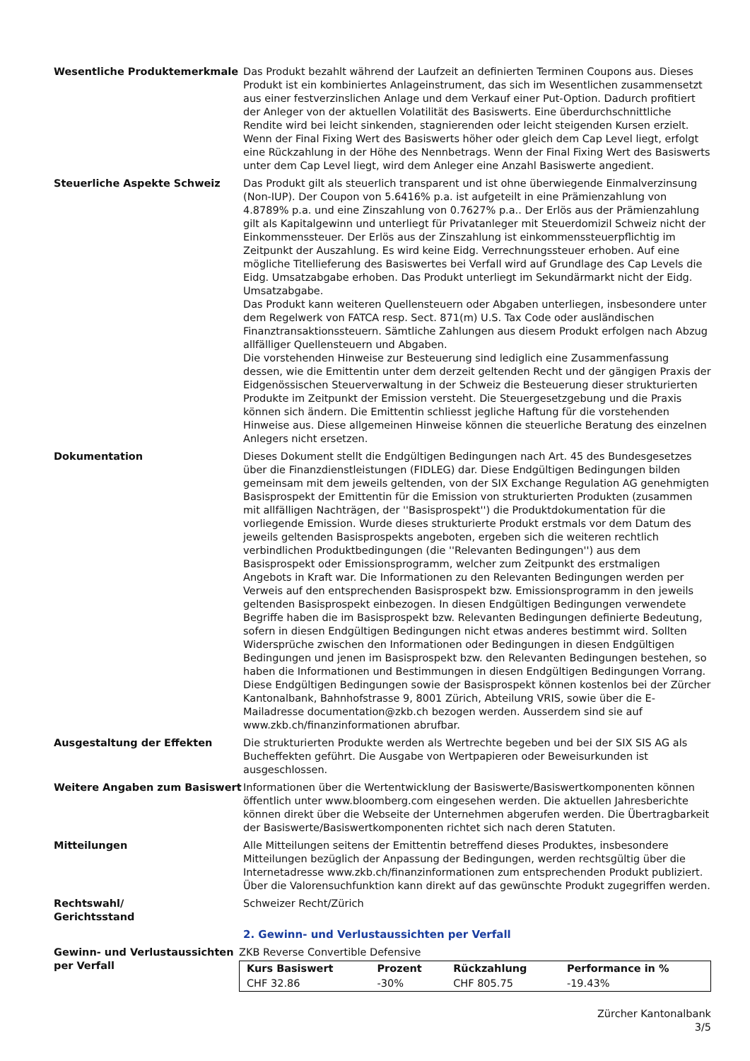Wesentliche Produktemerkmale Das Produkt bezahlt während der Laufzeit an definierten Terminen Coupons aus. Dieses Produkt ist ein kombiniertes Anlageinstrument, das sich im Wesentlichen zusammensetzt aus einer festverzinslichen Anlage und dem Verkauf einer Put-Option. Dadurch profitiert der Anleger von der aktuellen Volatilität des Basiswerts. Eine überdurchschnittliche Rendite wird bei leicht sinkenden, stagnierenden oder leicht steigenden Kursen erzielt. Wenn der Final Fixing Wert des Basiswerts höher oder gleich dem Cap Level liegt, erfolgt eine Rückzahlung in der Höhe des Nennbetrags. Wenn der Final Fixing Wert des Basiswerts unter dem Cap Level liegt, wird dem Anleger eine Anzahl Basiswerte angedient.
Steuerliche Aspekte Schweiz Das Produkt gilt als steuerlich transparent und ist ohne überwiegende Einmalverzinsung (Non-IUP). Der Coupon von 5.6416% p.a. ist aufgeteilt in eine Prämienzahlung von 4.8789% p.a. und eine Zinszahlung von 0.7627% p.a.. Der Erlös aus der Prämienzahlung gilt als Kapitalgewinn und unterliegt für Privatanleger mit Steuerdomizil Schweiz nicht der Einkommenssteuer. Der Erlös aus der Zinszahlung ist einkommenssteuerpflichtig im Zeitpunkt der Auszahlung. Es wird keine Eidg. Verrechnungssteuer erhoben. Auf eine mögliche Titellieferung des Basiswertes bei Verfall wird auf Grundlage des Cap Levels die Eidg. Umsatzabgabe erhoben. Das Produkt unterliegt im Sekundärmarkt nicht der Eidg. Umsatzabgabe.
Das Produkt kann weiteren Quellensteuern oder Abgaben unterliegen, insbesondere unter dem Regelwerk von FATCA resp. Sect. 871(m) U.S. Tax Code oder ausländischen Finanztransaktionssteuern. Sämtliche Zahlungen aus diesem Produkt erfolgen nach Abzug allfälliger Quellensteuern und Abgaben.
Die vorstehenden Hinweise zur Besteuerung sind lediglich eine Zusammenfassung dessen, wie die Emittentin unter dem derzeit geltenden Recht und der gängigen Praxis der Eidgenössischen Steuerverwaltung in der Schweiz die Besteuerung dieser strukturierten Produkte im Zeitpunkt der Emission versteht. Die Steuergesetzgebung und die Praxis können sich ändern. Die Emittentin schliesst jegliche Haftung für die vorstehenden Hinweise aus. Diese allgemeinen Hinweise können die steuerliche Beratung des einzelnen Anlegers nicht ersetzen.
Dokumentation Dieses Dokument stellt die Endgültigen Bedingungen nach Art. 45 des Bundesgesetzes über die Finanzdienstleistungen (FIDLEG) dar. Diese Endgültigen Bedingungen bilden gemeinsam mit dem jeweils geltenden, von der SIX Exchange Regulation AG genehmigten Basisprospekt der Emittentin für die Emission von strukturierten Produkten (zusammen mit allfälligen Nachträgen, der ''Basisprospekt'') die Produktdokumentation für die vorliegende Emission. Wurde dieses strukturierte Produkt erstmals vor dem Datum des jeweils geltenden Basisprospekts angeboten, ergeben sich die weiteren rechtlich verbindlichen Produktbedingungen (die ''Relevanten Bedingungen'') aus dem Basisprospekt oder Emissionsprogramm, welcher zum Zeitpunkt des erstmaligen Angebots in Kraft war. Die Informationen zu den Relevanten Bedingungen werden per Verweis auf den entsprechenden Basisprospekt bzw. Emissionsprogramm in den jeweils geltenden Basisprospekt einbezogen. In diesen Endgültigen Bedingungen verwendete Begriffe haben die im Basisprospekt bzw. Relevanten Bedingungen definierte Bedeutung, sofern in diesen Endgültigen Bedingungen nicht etwas anderes bestimmt wird. Sollten Widersprüche zwischen den Informationen oder Bedingungen in diesen Endgültigen Bedingungen und jenen im Basisprospekt bzw. den Relevanten Bedingungen bestehen, so haben die Informationen und Bestimmungen in diesen Endgültigen Bedingungen Vorrang.
Diese Endgültigen Bedingungen sowie der Basisprospekt können kostenlos bei der Zürcher Kantonalbank, Bahnhofstrasse 9, 8001 Zürich, Abteilung VRIS, sowie über die E-Mailadresse documentation@zkb.ch bezogen werden. Ausserdem sind sie auf www.zkb.ch/finanzinformationen abrufbar.
Ausgestaltung der Effekten Die strukturierten Produkte werden als Wertrechte begeben und bei der SIX SIS AG als Bucheffekten geführt. Die Ausgabe von Wertpapieren oder Beweisurkunden ist ausgeschlossen.
Weitere Angaben zum Basiswert Informationen über die Wertentwicklung der Basiswerte/Basiswertkomponenten können öffentlich unter www.bloomberg.com eingesehen werden. Die aktuellen Jahresberichte können direkt über die Webseite der Unternehmen abgerufen werden. Die Übertragbarkeit der Basiswerte/Basiswertkomponenten richtet sich nach deren Statuten.
Mitteilungen Alle Mitteilungen seitens der Emittentin betreffend dieses Produktes, insbesondere Mitteilungen bezüglich der Anpassung der Bedingungen, werden rechtsgültig über die Internetadresse www.zkb.ch/finanzinformationen zum entsprechenden Produkt publiziert. Über die Valorensuchfunktion kann direkt auf das gewünschte Produkt zugegriffen werden.
Rechtswahl/
Gerichtsstand
Schweizer Recht/Zürich
2. Gewinn- und Verlustaussichten per Verfall
Gewinn- und Verlustaussichten per Verfall
ZKB Reverse Convertible Defensive
| Kurs Basiswert | Prozent | Rückzahlung | Performance in % |
| --- | --- | --- | --- |
| CHF 32.86 | -30% | CHF 805.75 | -19.43% |
Zürcher Kantonalbank
3/5